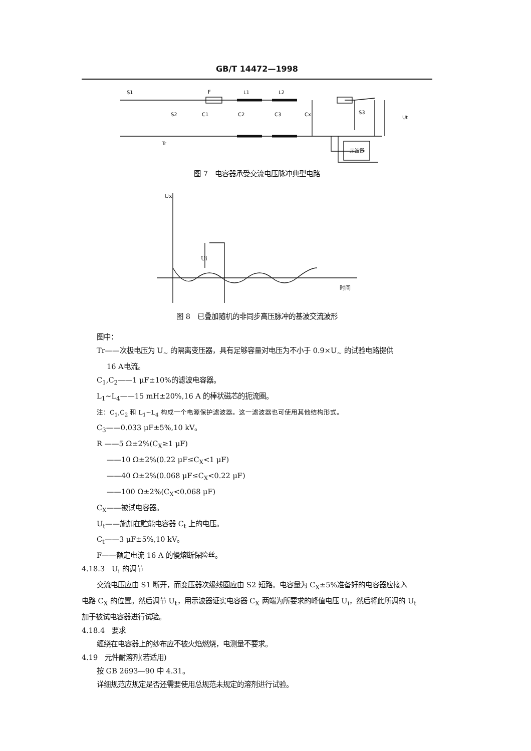GB/T 14472—1998
示波器
S1
F
L1
L2
Tr
Ut
S3
S2
C1
C2
C3
Cx
图 7　电容器承受交流电压脉冲典型电路
Ux
Ui
时间
图 8　已叠加随机的非同步高压脉冲的基波交流波形
图中：
Tr——次极电压为 U<sub>~</sub> 的隔离变压器，具有足够容量对电压为不小于 0.9×U<sub>~</sub> 的试验电路提供
16 A电流。
C<sub>1</sub>,C<sub>2</sub>——1 μF±10%的滤波电容器。
L<sub>1</sub>~L<sub>4</sub>——15 mH±20%,16 A 的棒状磁芯的扼流圈。
注：C<sub>1</sub>,C<sub>2</sub> 和 L<sub>1</sub>~L<sub>4</sub> 构成一个电源保护滤波器。这一滤波器也可使用其他结构形式。
C<sub>3</sub>——0.033 μF±5%,10 kV。
R ——5 Ω±2%(C<sub>X</sub>≥1 μF)
——10 Ω±2%(0.22 μF≤C<sub>X</sub><1 μF)
——40 Ω±2%(0.068 μF≤C<sub>X</sub><0.22 μF)
——100 Ω±2%(C<sub>X</sub><0.068 μF)
C<sub>X</sub>——被试电容器。
U<sub>t</sub>——施加在贮能电容器 C<sub>t</sub> 上的电压。
C<sub>t</sub>——3 μF±5%,10 kV。
F——额定电流 16 A 的慢熔断保险丝。
4.18.3　U<sub>i</sub> 的调节
交流电压应由 S1 断开，而变压器次级线圈应由 S2 短路。电容量为 C<sub>X</sub>±5%准备好的电容器应接入
电路 C<sub>X</sub> 的位置。然后调节 U<sub>t</sub>，用示波器证实电容器 C<sub>X</sub> 两端为所要求的峰值电压 U<sub>i</sub>，然后将此所调的 U<sub>t</sub>
加于被试电容器进行试验。
4.18.4　要求
缠绕在电容器上的纱布应不被火焰燃烧，电测量不要求。
4.19　元件耐溶剂(若适用)
按 GB 2693—90 中 4.31。
详细规范应规定是否还需要使用总规范未规定的溶剂进行试验。